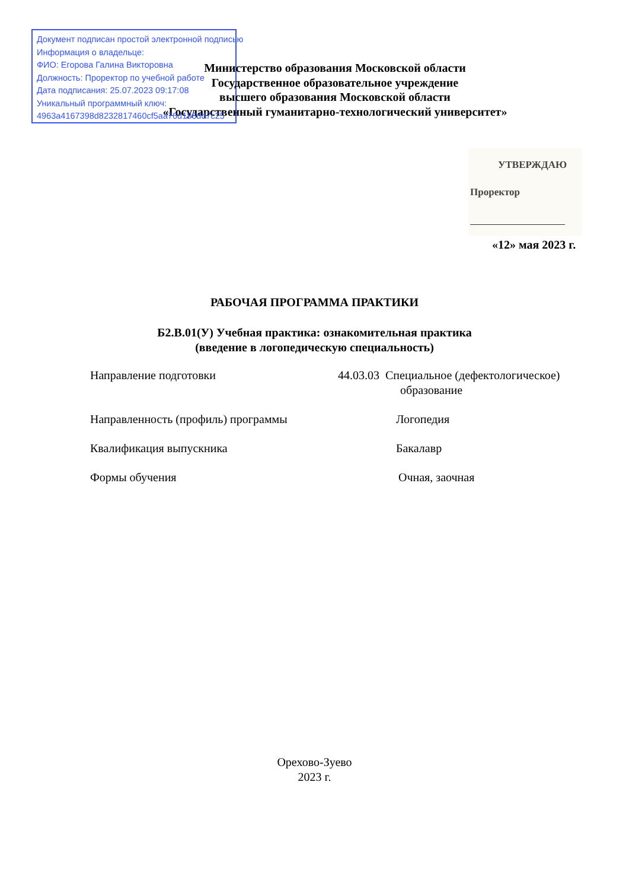Документ подписан простой электронной подписью
Информация о владельце:
ФИО: Егорова Галина Викторовна
Должность: Проректор по учебной работе
Дата подписания: 25.07.2023 09:17:08
Уникальный программный ключ:
4963a4167398d8232817460cf5aa76d186dd7c25
Министерство образования Московской области
Государственное образовательное учреждение
высшего образования Московской области
«Государственный гуманитарно-технологический университет»
УТВЕРЖДАЮ
Проректор
«12» мая 2023 г.
РАБОЧАЯ ПРОГРАММА ПРАКТИКИ
Б2.В.01(У) Учебная практика: ознакомительная практика
(введение в логопедическую специальность)
Направление подготовки 44.03.03 Специальное (дефектологическое)
образование
Направленность (профиль) программы Логопедия
Квалификация выпускника Бакалавр
Формы обучения Очная, заочная
Орехово-Зуево
2023 г.